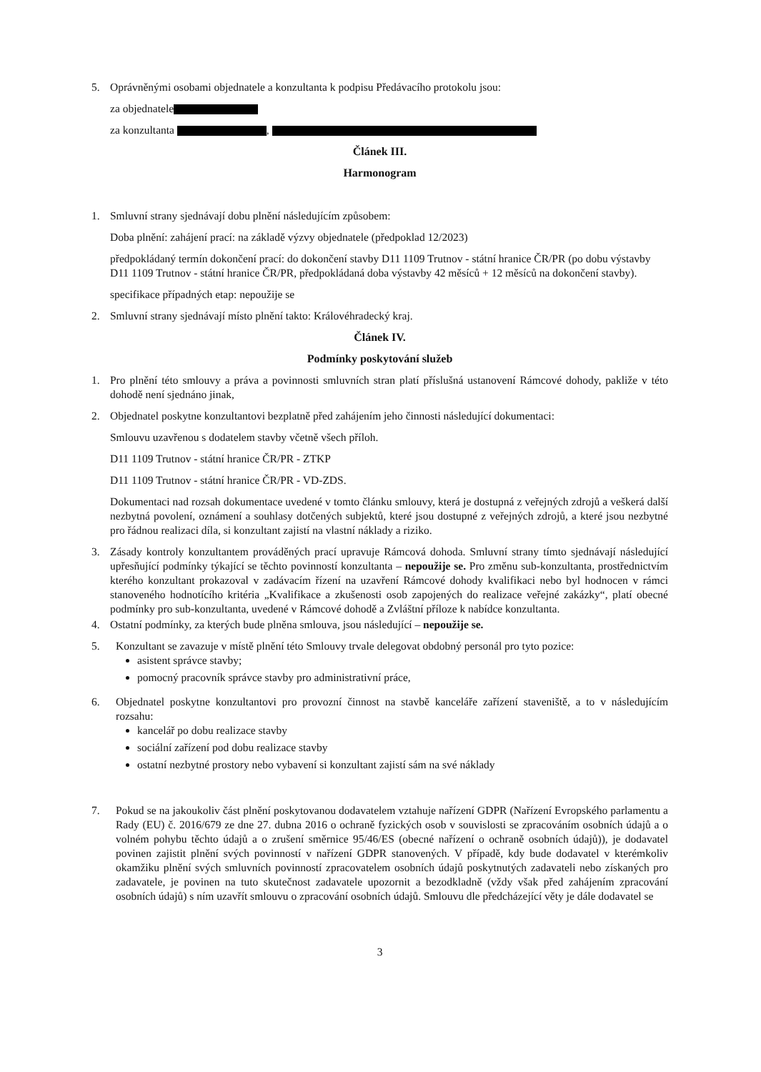5. Oprávněnými osobami objednatele a konzultanta k podpisu Předávacího protokolu jsou:
za objednatele
za konzultanta ,
Článek III.
Harmonogram
1. Smluvní strany sjednávají dobu plnění následujícím způsobem:
Doba plnění: zahájení prací: na základě výzvy objednatele (předpoklad 12/2023)
předpokládaný termín dokončení prací: do dokončení stavby D11 1109 Trutnov - státní hranice ČR/PR (po dobu výstavby D11 1109 Trutnov - státní hranice ČR/PR, předpokládaná doba výstavby 42 měsíců + 12 měsíců na dokončení stavby).
specifikace případných etap: nepoužije se
2. Smluvní strany sjednávají místo plnění takto: Královéhradecký kraj.
Článek IV.
Podmínky poskytování služeb
1. Pro plnění této smlouvy a práva a povinnosti smluvních stran platí příslušná ustanovení Rámcové dohody, pakliže v této dohodě není sjednáno jinak,
2. Objednatel poskytne konzultantovi bezplatně před zahájením jeho činnosti následující dokumentaci:
Smlouvu uzavřenou s dodatelem stavby včetně všech příloh.
D11 1109 Trutnov - státní hranice ČR/PR - ZTKP
D11 1109 Trutnov - státní hranice ČR/PR - VD-ZDS.
Dokumentaci nad rozsah dokumentace uvedené v tomto článku smlouvy, která je dostupná z veřejných zdrojů a veškerá další nezbytná povolení, oznámení a souhlasy dotčených subjektů, které jsou dostupné z veřejných zdrojů, a které jsou nezbytné pro řádnou realizaci díla, si konzultant zajistí na vlastní náklady a riziko.
3. Zásady kontroly konzultantem prováděných prací upravuje Rámcová dohoda. Smluvní strany tímto sjednávají následující upřesňující podmínky týkající se těchto povinností konzultanta – nepoužije se. Pro změnu sub-konzultanta, prostřednictvím kterého konzultant prokazoval v zadávacím řízení na uzavření Rámcové dohody kvalifikaci nebo byl hodnocen v rámci stanoveného hodnotícího kritéria „Kvalifikace a zkušenosti osob zapojených do realizace veřejné zakázky“, platí obecné podmínky pro sub-konzultanta, uvedené v Rámcové dohodě a Zvláštní příloze k nabídce konzultanta.
4. Ostatní podmínky, za kterých bude plněna smlouva, jsou následující – nepoužije se.
5. Konzultant se zavazuje v místě plnění této Smlouvy trvale delegovat obdobný personál pro tyto pozice:
asistent správce stavby;
pomocný pracovník správce stavby pro administrativní práce,
6. Objednatel poskytne konzultantovi pro provozní činnost na stavbě kanceláře zařízení staveniště, a to v následujícím rozsahu:
kancelář po dobu realizace stavby
sociální zařízení pod dobu realizace stavby
ostatní nezbytné prostory nebo vybavení si konzultant zajistí sám na své náklady
7. Pokud se na jakoukoliv část plnění poskytovanou dodavatelem vztahuje nařízení GDPR (Nařízení Evropského parlamentu a Rady (EU) č. 2016/679 ze dne 27. dubna 2016 o ochraně fyzických osob v souvislosti se zpracováním osobních údajů a o volném pohybu těchto údajů a o zrušení směrnice 95/46/ES (obecné nařízení o ochraně osobních údajů)), je dodavatel povinen zajistit plnění svých povinností v nařízení GDPR stanovených. V případě, kdy bude dodavatel v kterémkoliv okamžiku plnění svých smluvních povinností zpracovatelem osobních údajů poskytnutých zadavateli nebo získaných pro zadavatele, je povinen na tuto skutečnost zadavatele upozornit a bezodkladně (vždy však před zahájením zpracování osobních údajů) s ním uzavřít smlouvu o zpracování osobních údajů. Smlouvu dle předcházející věty je dále dodavatel se
3